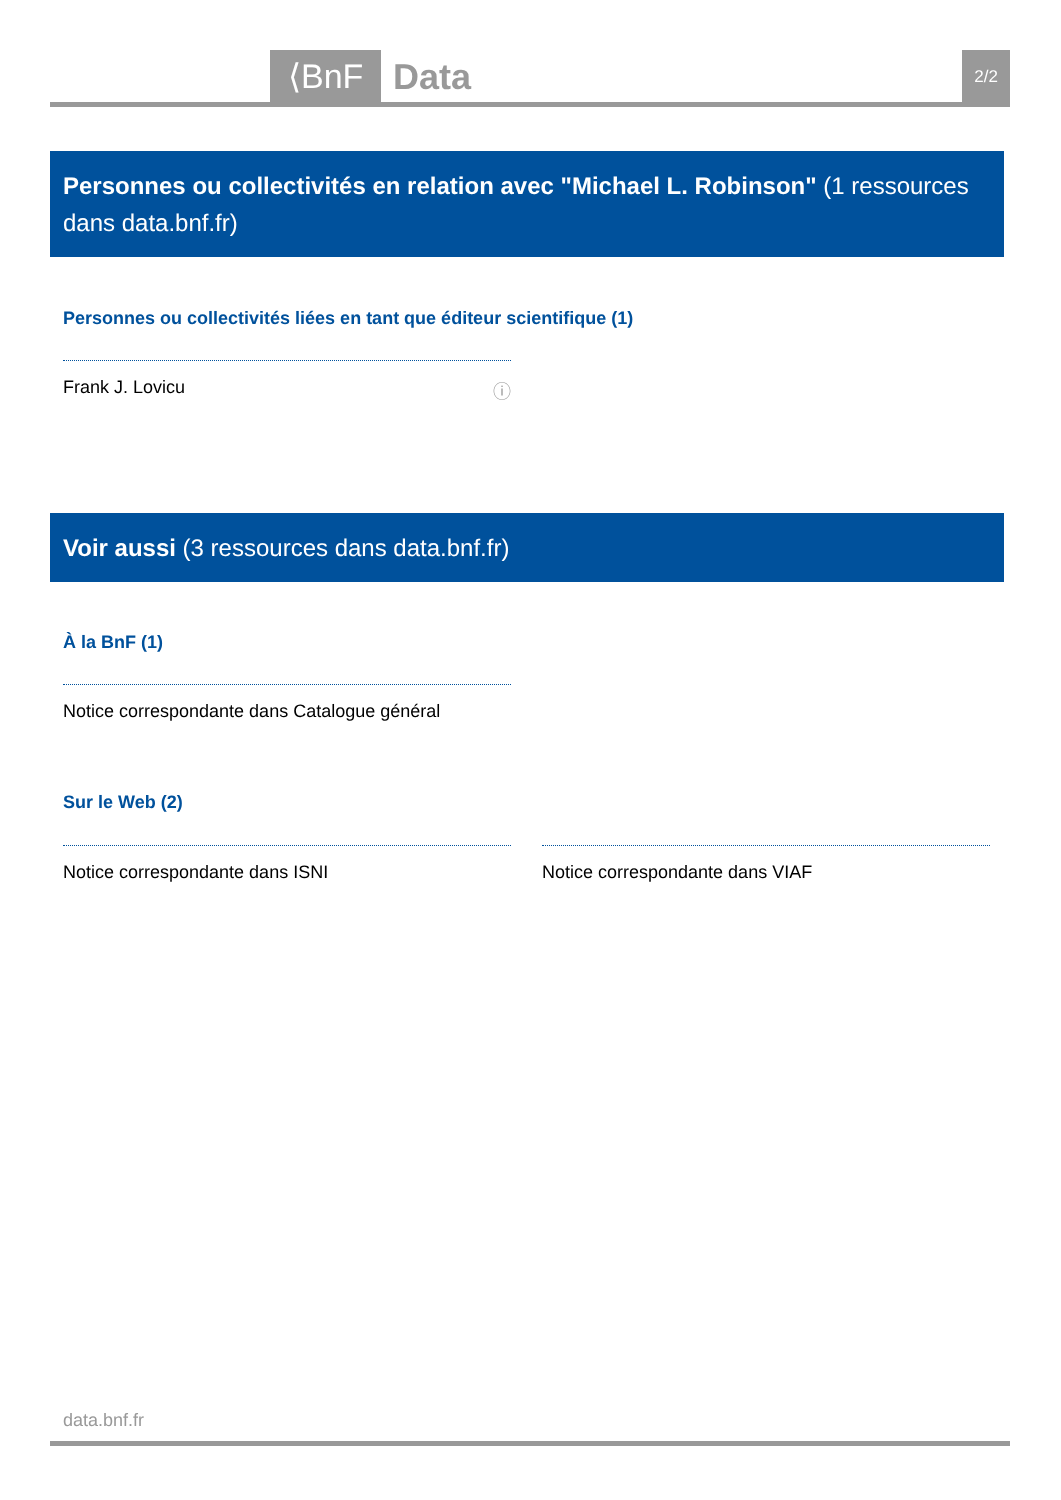⟨BnF Data 2/2
Personnes ou collectivités en relation avec "Michael L. Robinson" (1 ressources dans data.bnf.fr)
Personnes ou collectivités liées en tant que éditeur scientifique (1)
Frank J. Lovicu ⓘ
Voir aussi (3 ressources dans data.bnf.fr)
À la BnF (1)
Notice correspondante dans Catalogue général
Sur le Web (2)
Notice correspondante dans ISNI Notice correspondante dans VIAF
data.bnf.fr